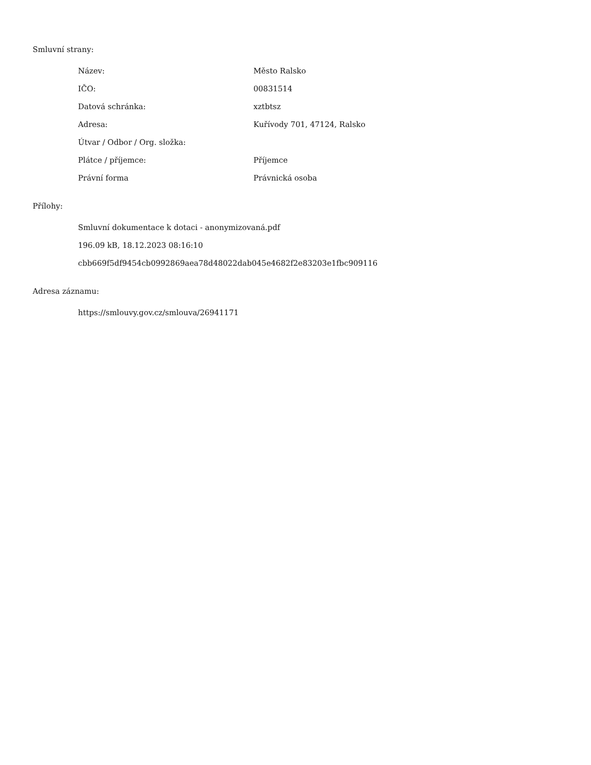Smluvní strany:
| Název: | Město Ralsko |
| IČO: | 00831514 |
| Datová schránka: | xztbtsz |
| Adresa: | Kuřívody 701, 47124, Ralsko |
| Útvar / Odbor / Org. složka: | |
| Plátce / příjemce: | Příjemce |
| Právní forma | Právnická osoba |
Přílohy:
Smluvní dokumentace k dotaci - anonymizovaná.pdf
196.09 kB, 18.12.2023 08:16:10
cbb669f5df9454cb0992869aea78d48022dab045e4682f2e83203e1fbc909116
Adresa záznamu:
https://smlouvy.gov.cz/smlouva/26941171